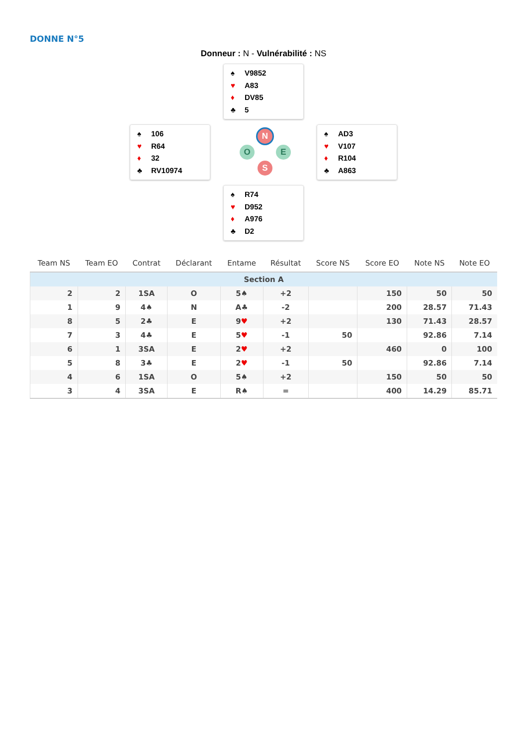DONNE N°5
Donneur : N - Vulnérabilité : NS
♠ V9852
♥ A83
♦ DV85
♣ 5
♠ 106
♥ R64
♦ 32
♣ RV10974
N
O E
S
♠ AD3
♥ V107
♦ R104
♣ A863
♠ R74
♥ D952
♦ A976
♣ D2
| Team NS | Team EO | Contrat | Déclarant | Entame | Résultat | Score NS | Score EO | Note NS | Note EO |
| --- | --- | --- | --- | --- | --- | --- | --- | --- | --- |
| Section A | | | | | | | | | |
| 2 | 2 | 1SA | O | 5♠ | +2 | | 150 | 50 | 50 |
| 1 | 9 | 4♠ | N | A♣ | -2 | | 200 | 28.57 | 71.43 |
| 8 | 5 | 2♣ | E | 9 ♥ | +2 | | 130 | 71.43 | 28.57 |
| 7 | 3 | 4♣ | E | 5 ♥ | -1 | 50 | | 92.86 | 7.14 |
| 6 | 1 | 3SA | E | 2 ♥ | +2 | | 460 | 0 | 100 |
| 5 | 8 | 3♣ | E | 2 ♥ | -1 | 50 | | 92.86 | 7.14 |
| 4 | 6 | 1SA | O | 5♠ | +2 | | 150 | 50 | 50 |
| 3 | 4 | 3SA | E | R♠ | = | | 400 | 14.29 | 85.71 |